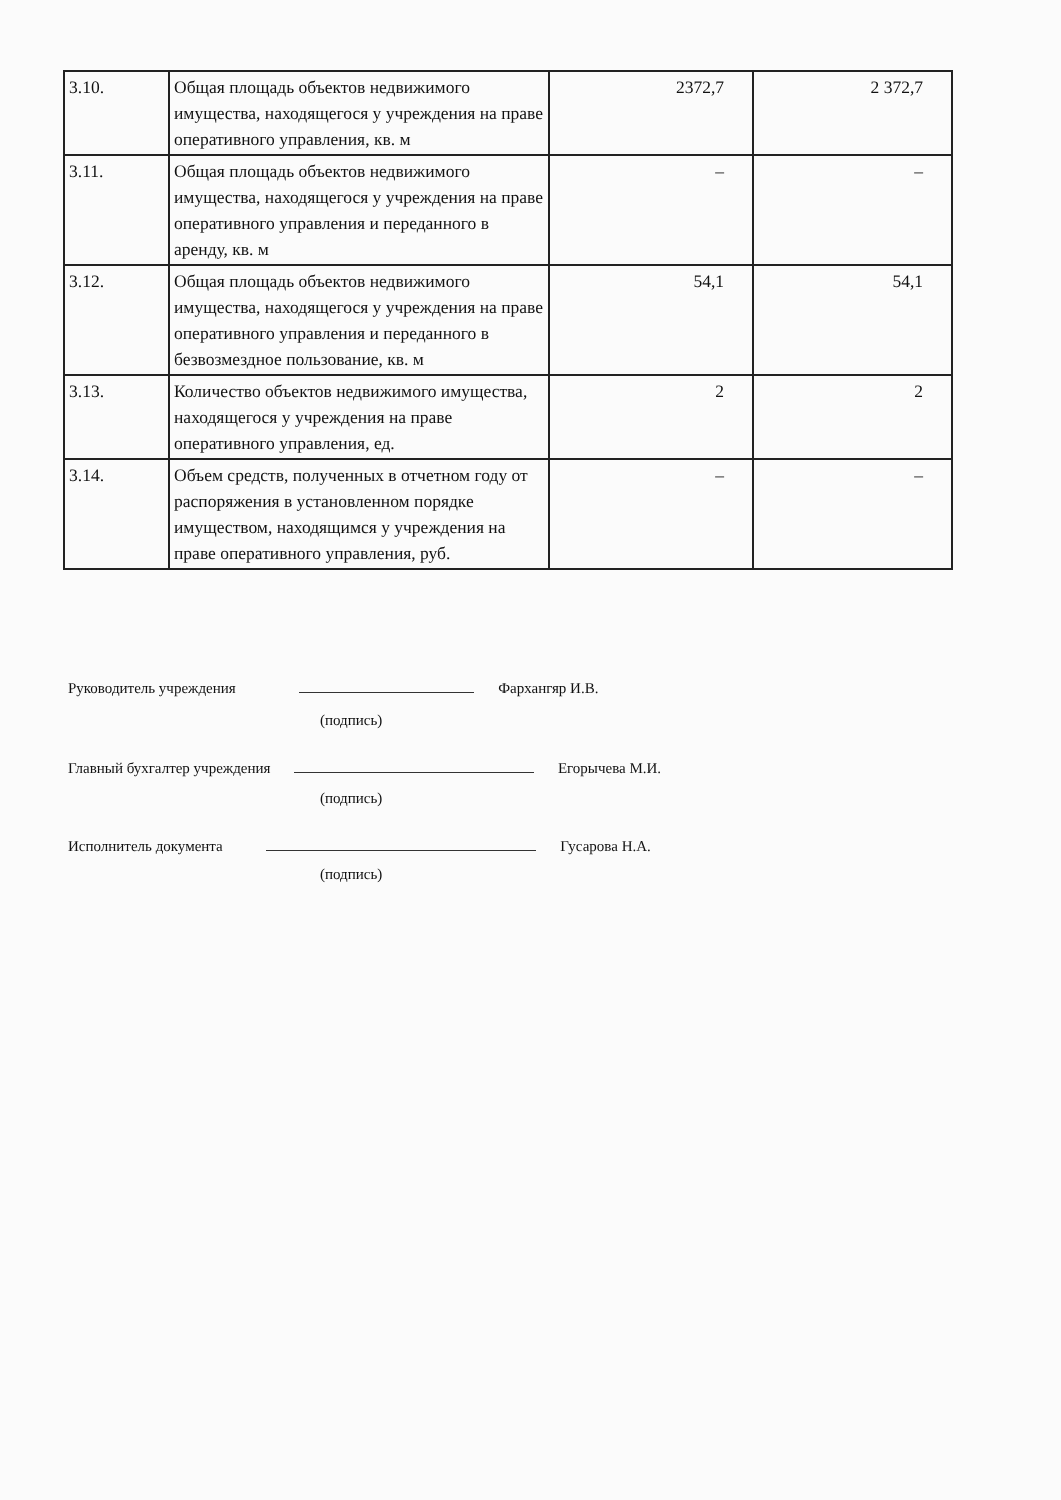| 3.10. | Общая площадь объектов недвижимого имущества, находящегося у учреждения на праве оперативного управления, кв. м | 2372,7 | 2 372,7 |
| 3.11. | Общая площадь объектов недвижимого имущества, находящегося у учреждения на праве оперативного управления и переданного в аренду, кв. м | – | – |
| 3.12. | Общая площадь объектов недвижимого имущества, находящегося у учреждения на праве оперативного управления и переданного в безвозмездное пользование, кв. м | 54,1 | 54,1 |
| 3.13. | Количество объектов недвижимого имущества, находящегося у учреждения на праве оперативного управления, ед. | 2 | 2 |
| 3.14. | Объем средств, полученных в отчетном году от распоряжения в установленном порядке имуществом, находящимся у учреждения на праве оперативного управления, руб. | – | – |
Руководитель учреждения Фархангяр И.В.
(подпись)
Главный бухгалтер учреждения Егорычева М.И.
(подпись)
Исполнитель документа Гусарова Н.А.
(подпись)